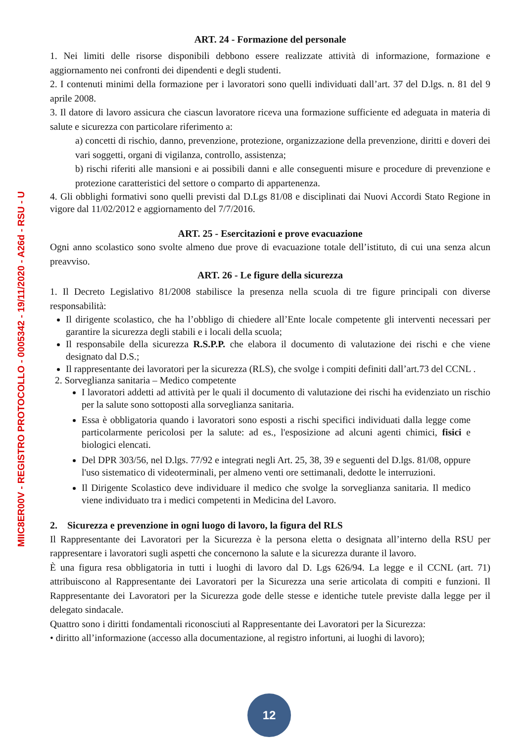MIIC8ER00V - REGISTRO PROTOCOLLO - 0005342 - 19/11/2020 - A26d - RSU - U
ART. 24 - Formazione del personale
1. Nei limiti delle risorse disponibili debbono essere realizzate attività di informazione, formazione e aggiornamento nei confronti dei dipendenti e degli studenti.
2. I contenuti minimi della formazione per i lavoratori sono quelli individuati dall’art. 37 del D.lgs. n. 81 del 9 aprile 2008.
3. Il datore di lavoro assicura che ciascun lavoratore riceva una formazione sufficiente ed adeguata in materia di salute e sicurezza con particolare riferimento a:
a) concetti di rischio, danno, prevenzione, protezione, organizzazione della prevenzione, diritti e doveri dei vari soggetti, organi di vigilanza, controllo, assistenza;
b) rischi riferiti alle mansioni e ai possibili danni e alle conseguenti misure e procedure di prevenzione e protezione caratteristici del settore o comparto di appartenenza.
4. Gli obblighi formativi sono quelli previsti dal D.Lgs 81/08 e disciplinati dai Nuovi Accordi Stato Regione in vigore dal 11/02/2012 e aggiornamento del 7/7/2016.
ART. 25 - Esercitazioni e prove evacuazione
Ogni anno scolastico sono svolte almeno due prove di evacuazione totale dell’istituto, di cui una senza alcun preavviso.
ART. 26 - Le figure della sicurezza
1. Il Decreto Legislativo 81/2008 stabilisce la presenza nella scuola di tre figure principali con diverse responsabilità:
Il dirigente scolastico, che ha l’obbligo di chiedere all’Ente locale competente gli interventi necessari per garantire la sicurezza degli stabili e i locali della scuola;
Il responsabile della sicurezza R.S.P.P. che elabora il documento di valutazione dei rischi e che viene designato dal D.S.;
Il rappresentante dei lavoratori per la sicurezza (RLS), che svolge i compiti definiti dall’art.73 del CCNL .
2. Sorveglianza sanitaria – Medico competente
I lavoratori addetti ad attività per le quali il documento di valutazione dei rischi ha evidenziato un rischio per la salute sono sottoposti alla sorveglianza sanitaria.
Essa è obbligatoria quando i lavoratori sono esposti a rischi specifici individuati dalla legge come particolarmente pericolosi per la salute: ad es., l'esposizione ad alcuni agenti chimici, fisici e biologici elencati.
Del DPR 303/56, nel D.lgs. 77/92 e integrati negli Art. 25, 38, 39 e seguenti del D.lgs. 81/08, oppure l'uso sistematico di videoterminali, per almeno venti ore settimanali, dedotte le interruzioni.
Il Dirigente Scolastico deve individuare il medico che svolge la sorveglianza sanitaria. Il medico viene individuato tra i medici competenti in Medicina del Lavoro.
2. Sicurezza e prevenzione in ogni luogo di lavoro, la figura del RLS
Il Rappresentante dei Lavoratori per la Sicurezza è la persona eletta o designata all’interno della RSU per rappresentare i lavoratori sugli aspetti che concernono la salute e la sicurezza durante il lavoro.
È una figura resa obbligatoria in tutti i luoghi di lavoro dal D. Lgs 626/94. La legge e il CCNL (art. 71) attribuiscono al Rappresentante dei Lavoratori per la Sicurezza una serie articolata di compiti e funzioni. Il Rappresentante dei Lavoratori per la Sicurezza gode delle stesse e identiche tutele previste dalla legge per il delegato sindacale.
Quattro sono i diritti fondamentali riconosciuti al Rappresentante dei Lavoratori per la Sicurezza:
• diritto all’informazione (accesso alla documentazione, al registro infortuni, ai luoghi di lavoro);
12